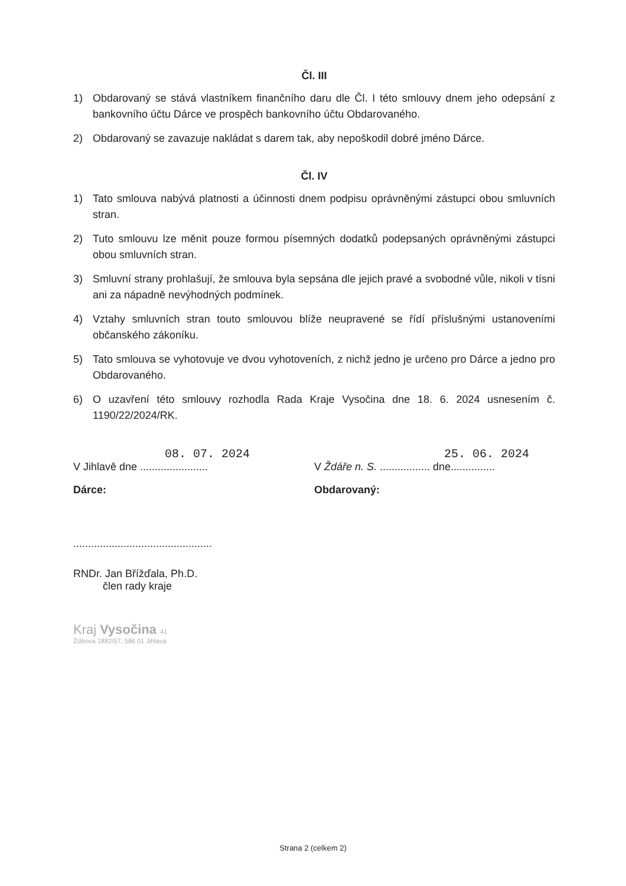Čl. III
1) Obdarovaný se stává vlastníkem finančního daru dle Čl. I této smlouvy dnem jeho odepsání z bankovního účtu Dárce ve prospěch bankovního účtu Obdarovaného.
2) Obdarovaný se zavazuje nakládat s darem tak, aby nepoškodil dobré jméno Dárce.
Čl. IV
1) Tato smlouva nabývá platnosti a účinnosti dnem podpisu oprávněnými zástupci obou smluvních stran.
2) Tuto smlouvu lze měnit pouze formou písemných dodatků podepsaných oprávněnými zástupci obou smluvních stran.
3) Smluvní strany prohlašují, že smlouva byla sepsána dle jejich pravé a svobodné vůle, nikoli v tísni ani za nápadně nevýhodných podmínek.
4) Vztahy smluvních stran touto smlouvou blíže neupravené se řídí příslušnými ustanoveními občanského zákoníku.
5) Tato smlouva se vyhotovuje ve dvou vyhotoveních, z nichž jedno je určeno pro Dárce a jedno pro Obdarovaného.
6) O uzavření této smlouvy rozhodla Rada Kraje Vysočina dne 18. 6. 2024 usnesením č. 1190/22/2024/RK.
08. 07. 2024
V Jihlavě dne .......................
Dárce:
...............................................
RNDr. Jan Břížďala, Ph.D.
člen rady kraje
Kraj Vysočina 41
Žižkova 1882/57, 586 01 Jihlava
25. 06. 2024
V Ždáře n. S. ................. dne...............
Obdarovaný:
Strana 2 (celkem 2)